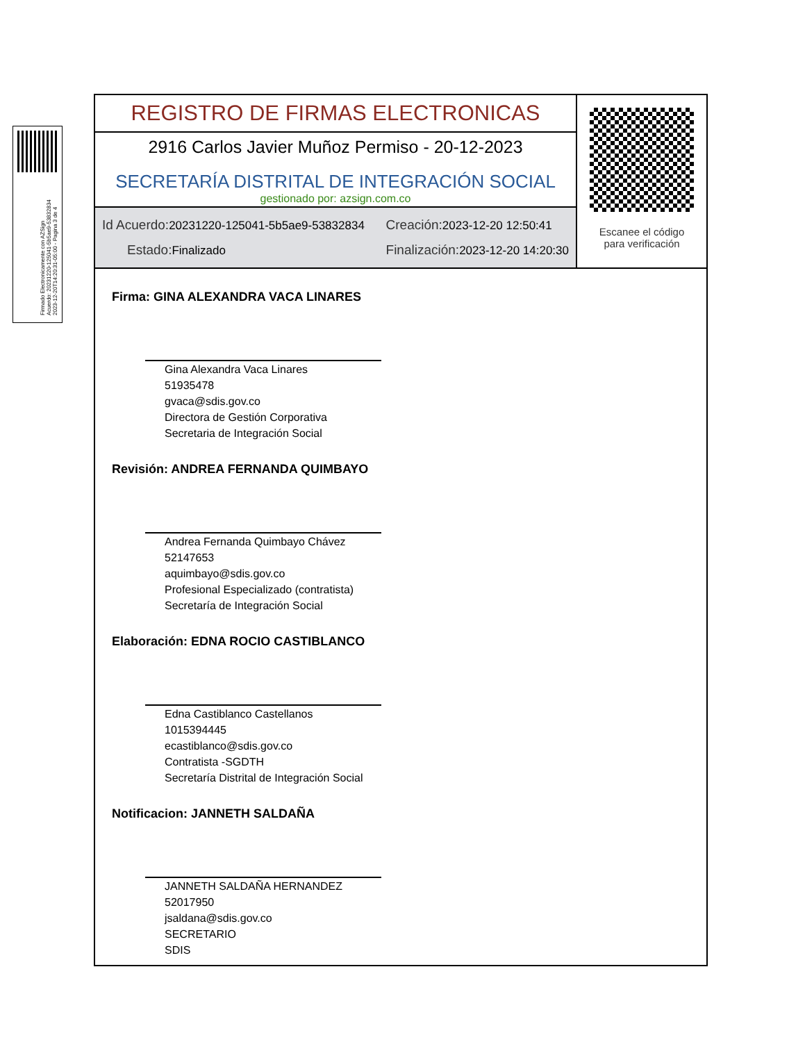Firmado Electronicamente con AZSign
Acuerdo: 20231220-125041-5b5ae9-53832834
2023-12-20T14:20:31-05:00 - Pagina 3 de 4
REGISTRO DE FIRMAS ELECTRONICAS
2916 Carlos Javier Muñoz Permiso - 20-12-2023
SECRETARÍA DISTRITAL DE INTEGRACIÓN SOCIAL
gestionado por: azsign.com.co
Id Acuerdo: 20231220-125041-5b5ae9-53832834
Creación: 2023-12-20 12:50:41
Estado: Finalizado
Finalización: 2023-12-20 14:20:30
Escanee el código
para verificación
Firma: GINA ALEXANDRA VACA LINARES
Gina Alexandra Vaca Linares
51935478
gvaca@sdis.gov.co
Directora de Gestión Corporativa
Secretaria de Integración Social
Revisión: ANDREA FERNANDA QUIMBAYO
Andrea Fernanda Quimbayo Chávez
52147653
aquimbayo@sdis.gov.co
Profesional Especializado (contratista)
Secretaría de Integración Social
Elaboración: EDNA ROCIO CASTIBLANCO
Edna Castiblanco Castellanos
1015394445
ecastiblanco@sdis.gov.co
Contratista -SGDTH
Secretaría Distrital de Integración Social
Notificacion: JANNETH SALDAÑA
JANNETH SALDAÑA HERNANDEZ
52017950
jsaldana@sdis.gov.co
SECRETARIO
SDIS